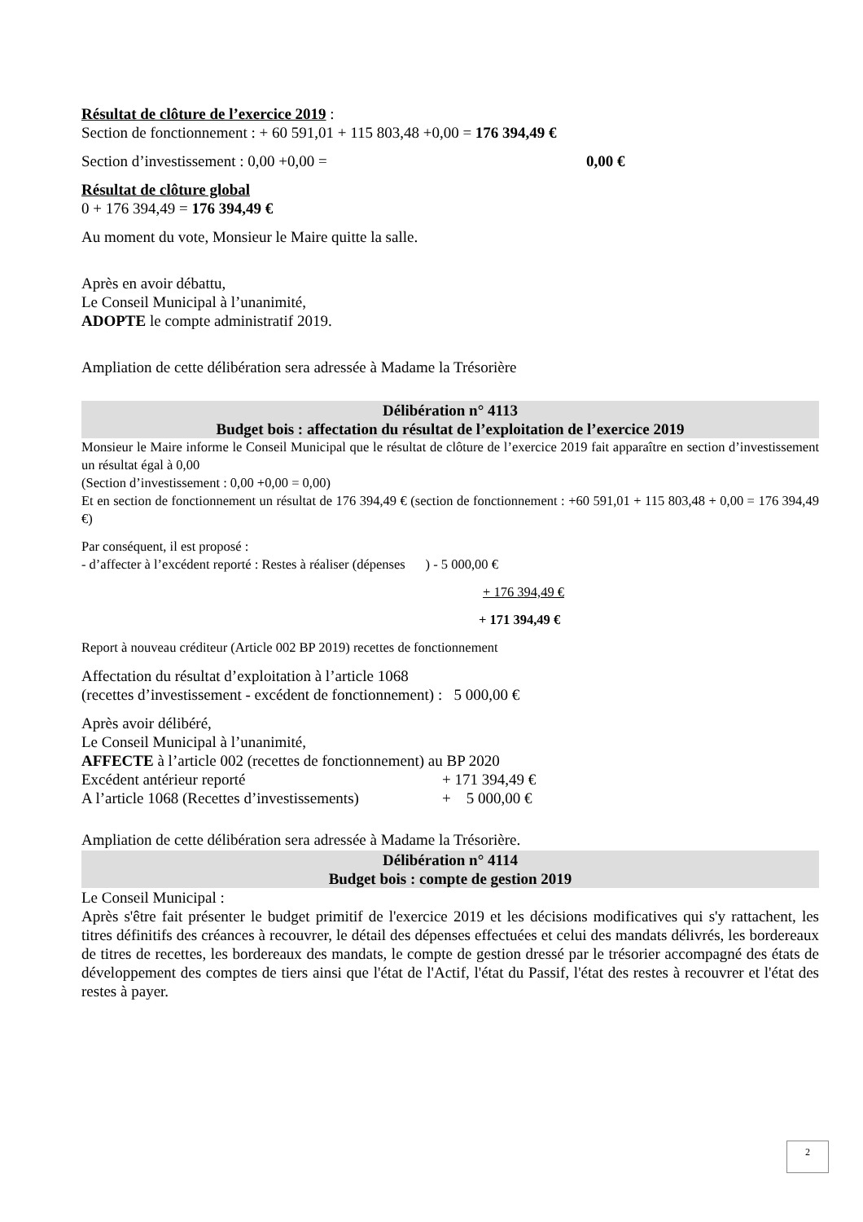Résultat de clôture de l’exercice 2019 :
Section de fonctionnement : + 60 591,01 + 115 803,48 +0,00 = 176 394,49 €
Section d’investissement : 0,00 +0,00 = 0,00 €
Résultat de clôture global
0 + 176 394,49 = 176 394,49 €
Au moment du vote, Monsieur le Maire quitte la salle.
Après en avoir débattu,
Le Conseil Municipal à l’unanimité,
ADOPTE le compte administratif 2019.
Ampliation de cette délibération sera adressée à Madame la Trésorière
Délibération n° 4113
Budget bois : affectation du résultat de l’exploitation de l’exercice 2019
Monsieur le Maire informe le Conseil Municipal que le résultat de clôture de l’exercice 2019 fait apparaître en section d’investissement un résultat égal à 0,00
(Section d’investissement : 0,00 +0,00 = 0,00)
Et en section de fonctionnement un résultat de 176 394,49 € (section de fonctionnement : +60 591,01 + 115 803,48 + 0,00 = 176 394,49 €)
Par conséquent, il est proposé :
- d’affecter à l’excédent reporté : Restes à réaliser (dépenses ) - 5 000,00 €
+ 176 394,49 €
+ 171 394,49 €
Report à nouveau créditeur (Article 002 BP 2019) recettes de fonctionnement
Affectation du résultat d’exploitation à l’article 1068
(recettes d’investissement - excédent de fonctionnement) : 5 000,00 €
Après avoir délibéré,
Le Conseil Municipal à l’unanimité,
AFFECTE à l’article 002 (recettes de fonctionnement) au BP 2020
Excédent antérieur reporté + 171 394,49 €
A l’article 1068 (Recettes d’investissements) + 5 000,00 €
Ampliation de cette délibération sera adressée à Madame la Trésorière.
Délibération n° 4114
Budget bois : compte de gestion 2019
Le Conseil Municipal :
Après s'être fait présenter le budget primitif de l'exercice 2019 et les décisions modificatives qui s'y rattachent, les titres définitifs des créances à recouvrer, le détail des dépenses effectuées et celui des mandats délivrés, les bordereaux de titres de recettes, les bordereaux des mandats, le compte de gestion dressé par le trésorier accompagné des états de développement des comptes de tiers ainsi que l'état de l'Actif, l'état du Passif, l'état des restes à recouvrer et l'état des restes à payer.
2